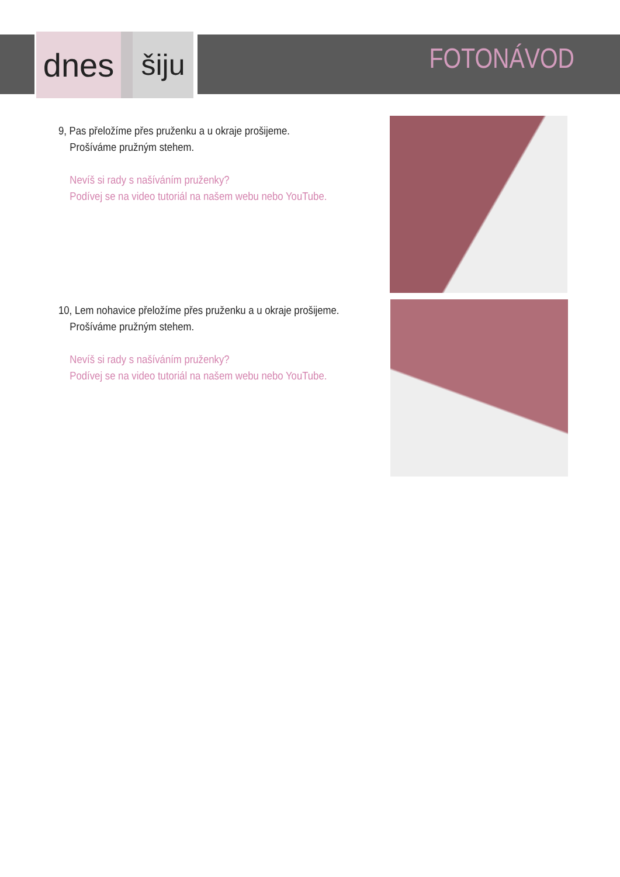dnes šiju
FOTONÁVOD
9, Pas přeložíme přes pruženku a u okraje prošijeme.
Prošíváme pružným stehem.
Nevíš si rady s našíváním pruženky?
Podívej se na video tutoriál na našem webu nebo YouTube.
10, Lem nohavice přeložíme přes pruženku a u okraje prošijeme.
Prošíváme pružným stehem.
Nevíš si rady s našíváním pruženky?
Podívej se na video tutoriál na našem webu nebo YouTube.